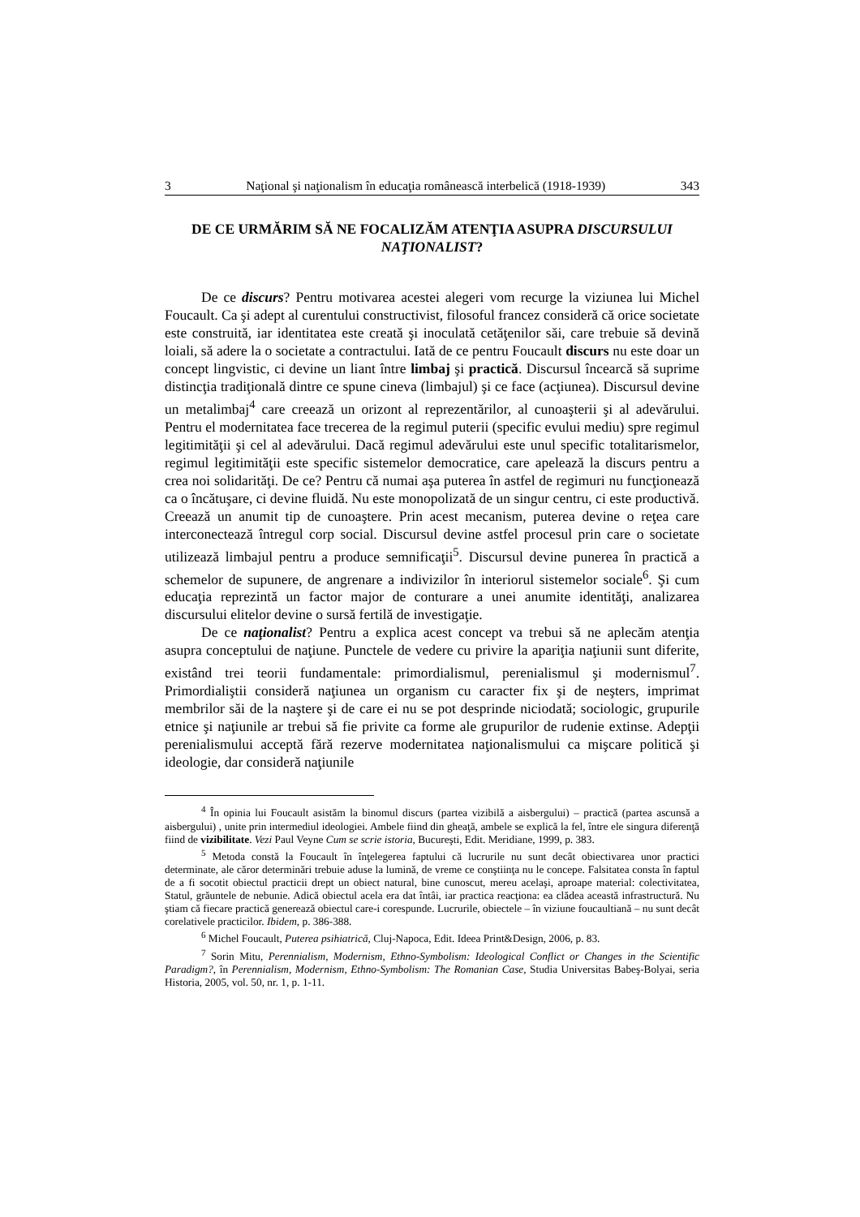3 Naţional şi naţionalism în educaţia românească interbelică (1918-1939) 343
DE CE URMĂRIM SĂ NE FOCALIZĂM ATENŢIA ASUPRA DISCURSULUI NAŢIONALIST?
De ce discurs? Pentru motivarea acestei alegeri vom recurge la viziunea lui Michel Foucault. Ca şi adept al curentului constructivist, filosoful francez consideră că orice societate este construită, iar identitatea este creată şi inoculată cetăţenilor săi, care trebuie să devină loiali, să adere la o societate a contractului. Iată de ce pentru Foucault discurs nu este doar un concept lingvistic, ci devine un liant între limbaj şi practică. Discursul încearcă să suprime distincţia tradiţională dintre ce spune cineva (limbajul) şi ce face (acţiunea). Discursul devine un metalimbaj<sup>4</sup> care creează un orizont al reprezentărilor, al cunoaşterii şi al adevărului. Pentru el modernitatea face trecerea de la regimul puterii (specific evului mediu) spre regimul legitimităţii şi cel al adevărului. Dacă regimul adevărului este unul specific totalitarismelor, regimul legitimităţii este specific sistemelor democratice, care apelează la discurs pentru a crea noi solidarităţi. De ce? Pentru că numai aşa puterea în astfel de regimuri nu funcţionează ca o încătuşare, ci devine fluidă. Nu este monopolizată de un singur centru, ci este productivă. Creează un anumit tip de cunoaştere. Prin acest mecanism, puterea devine o reţea care interconectează întregul corp social. Discursul devine astfel procesul prin care o societate utilizează limbajul pentru a produce semnificaţii<sup>5</sup>. Discursul devine punerea în practică a schemelor de supunere, de angrenare a indivizilor în interiorul sistemelor sociale<sup>6</sup>. Şi cum educaţia reprezintă un factor major de conturare a unei anumite identităţi, analizarea discursului elitelor devine o sursă fertilă de investigaţie.
De ce naţionalist? Pentru a explica acest concept va trebui să ne aplecăm atenţia asupra conceptului de naţiune. Punctele de vedere cu privire la apariţia naţiunii sunt diferite, existând trei teorii fundamentale: primordialismul, perenialismul şi modernismul<sup>7</sup>. Primordialiştii consideră naţiunea un organism cu caracter fix şi de neşters, imprimat membrilor săi de la naştere şi de care ei nu se pot desprinde niciodată; sociologic, grupurile etnice şi naţiunile ar trebui să fie privite ca forme ale grupurilor de rudenie extinse. Adepţii perenialismului acceptă fără rezerve modernitatea naţionalismului ca mişcare politică şi ideologie, dar consideră naţiunile
<sup>4</sup> În opinia lui Foucault asistăm la binomul discurs (partea vizibilă a aisbergului) – practică (partea ascunsă a aisbergului) , unite prin intermediul ideologiei. Ambele fiind din gheaţă, ambele se explică la fel, între ele singura diferenţă fiind de vizibilitate. Vezi Paul Veyne Cum se scrie istoria, Bucureşti, Edit. Meridiane, 1999, p. 383.
<sup>5</sup> Metoda constă la Foucault în înţelegerea faptului că lucrurile nu sunt decât obiectivarea unor practici determinate, ale căror determinări trebuie aduse la lumină, de vreme ce conştiinţa nu le concepe. Falsitatea consta în faptul de a fi socotit obiectul practicii drept un obiect natural, bine cunoscut, mereu acelaşi, aproape material: colectivitatea, Statul, grăuntele de nebunie. Adică obiectul acela era dat întâi, iar practica reacţiona: ea clădea această infrastructură. Nu ştiam că fiecare practică generează obiectul care-i corespunde. Lucrurile, obiectele – în viziune foucaultiană – nu sunt decât corelativele practicilor. Ibidem, p. 386-388.
<sup>6</sup> Michel Foucault, Puterea psihiatrică, Cluj-Napoca, Edit. Ideea Print&Design, 2006, p. 83.
<sup>7</sup> Sorin Mitu, Perennialism, Modernism, Ethno-Symbolism: Ideological Conflict or Changes in the Scientific Paradigm?, în Perennialism, Modernism, Ethno-Symbolism: The Romanian Case, Studia Universitas Babeş-Bolyai, seria Historia, 2005, vol. 50, nr. 1, p. 1-11.